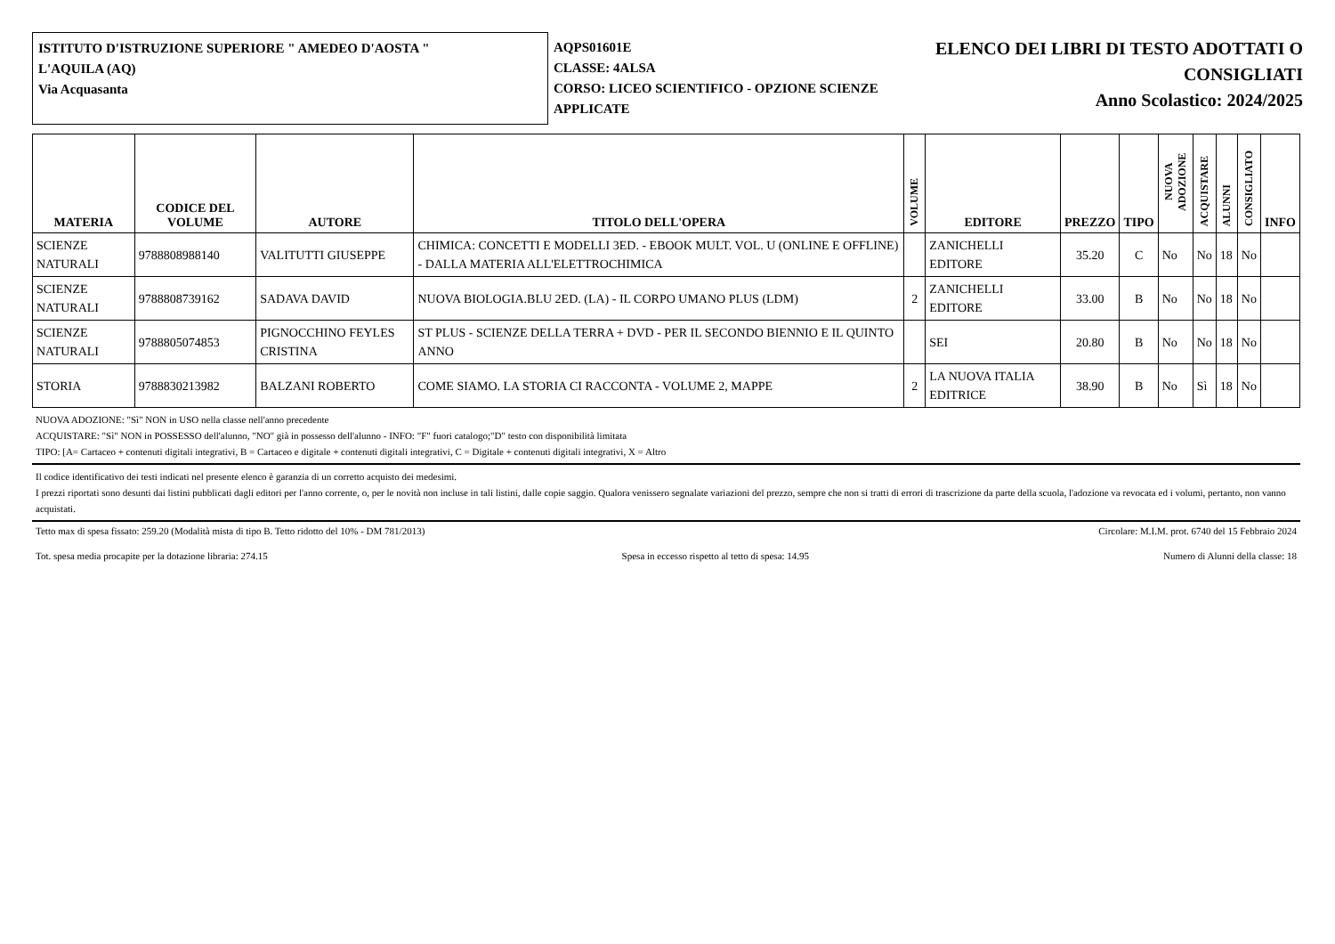ISTITUTO D'ISTRUZIONE SUPERIORE " AMEDEO D'AOSTA "
L'AQUILA (AQ)
Via Acquasanta
AQPS01601E
CLASSE: 4ALSA
CORSO: LICEO SCIENTIFICO - OPZIONE SCIENZE APPLICATE
ELENCO DEI LIBRI DI TESTO ADOTTATI O
CONSIGLIATI
Anno Scolastico: 2024/2025
| MATERIA | CODICE DEL VOLUME | AUTORE | TITOLO DELL'OPERA | VOLUME | EDITORE | PREZZO | TIPO | NUOVA ADOZIONE | ACQUISTARE | ALUNNI | CONSIGLIATO | INFO |
| --- | --- | --- | --- | --- | --- | --- | --- | --- | --- | --- | --- | --- |
| SCIENZE NATURALI | 9788808988140 | VALITUTTI GIUSEPPE | CHIMICA: CONCETTI E MODELLI 3ED. - EBOOK MULT. VOL. U (ONLINE E OFFLINE) - DALLA MATERIA ALL'ELETTROCHIMICA | | ZANICHELLI EDITORE | 35.20 | C | No | No | 18 | No | |
| SCIENZE NATURALI | 9788808739162 | SADAVA DAVID | NUOVA BIOLOGIA.BLU 2ED. (LA) - IL CORPO UMANO PLUS (LDM) | 2 | ZANICHELLI EDITORE | 33.00 | B | No | No | 18 | No | |
| SCIENZE NATURALI | 9788805074853 | PIGNOCCHINO FEYLES CRISTINA | ST PLUS - SCIENZE DELLA TERRA + DVD - PER IL SECONDO BIENNIO E IL QUINTO ANNO | | SEI | 20.80 | B | No | No | 18 | No | |
| STORIA | 9788830213982 | BALZANI ROBERTO | COME SIAMO. LA STORIA CI RACCONTA - VOLUME 2, MAPPE | 2 | LA NUOVA ITALIA EDITRICE | 38.90 | B | No | Sì | 18 | No | |
NUOVA ADOZIONE: "Sì" NON in USO nella classe nell'anno precedente
ACQUISTARE: "Sì" NON in POSSESSO dell'alunno, "NO" già in possesso dell'alunno - INFO: "F" fuori catalogo;"D" testo con disponibilità limitata
TIPO: [A= Cartaceo + contenuti digitali integrativi, B = Cartaceo e digitale + contenuti digitali integrativi, C = Digitale + contenuti digitali integrativi, X = Altro
Il codice identificativo dei testi indicati nel presente elenco è garanzia di un corretto acquisto dei medesimi.
I prezzi riportati sono desunti dai listini pubblicati dagli editori per l'anno corrente, o, per le novità non incluse in tali listini, dalle copie saggio. Qualora venissero segnalate variazioni del prezzo, sempre che non si tratti di errori di trascrizione da parte della scuola, l'adozione va revocata ed i volumi, pertanto, non vanno acquistati.
Tetto max di spesa fissato: 259.20 (Modalità mista di tipo B. Tetto ridotto del 10% - DM 781/2013) Circolare: M.I.M. prot. 6740 del 15 Febbraio 2024
Tot. spesa media procapite per la dotazione libraria: 274.15 Spesa in eccesso rispetto al tetto di spesa: 14.95 Numero di Alunni della classe: 18